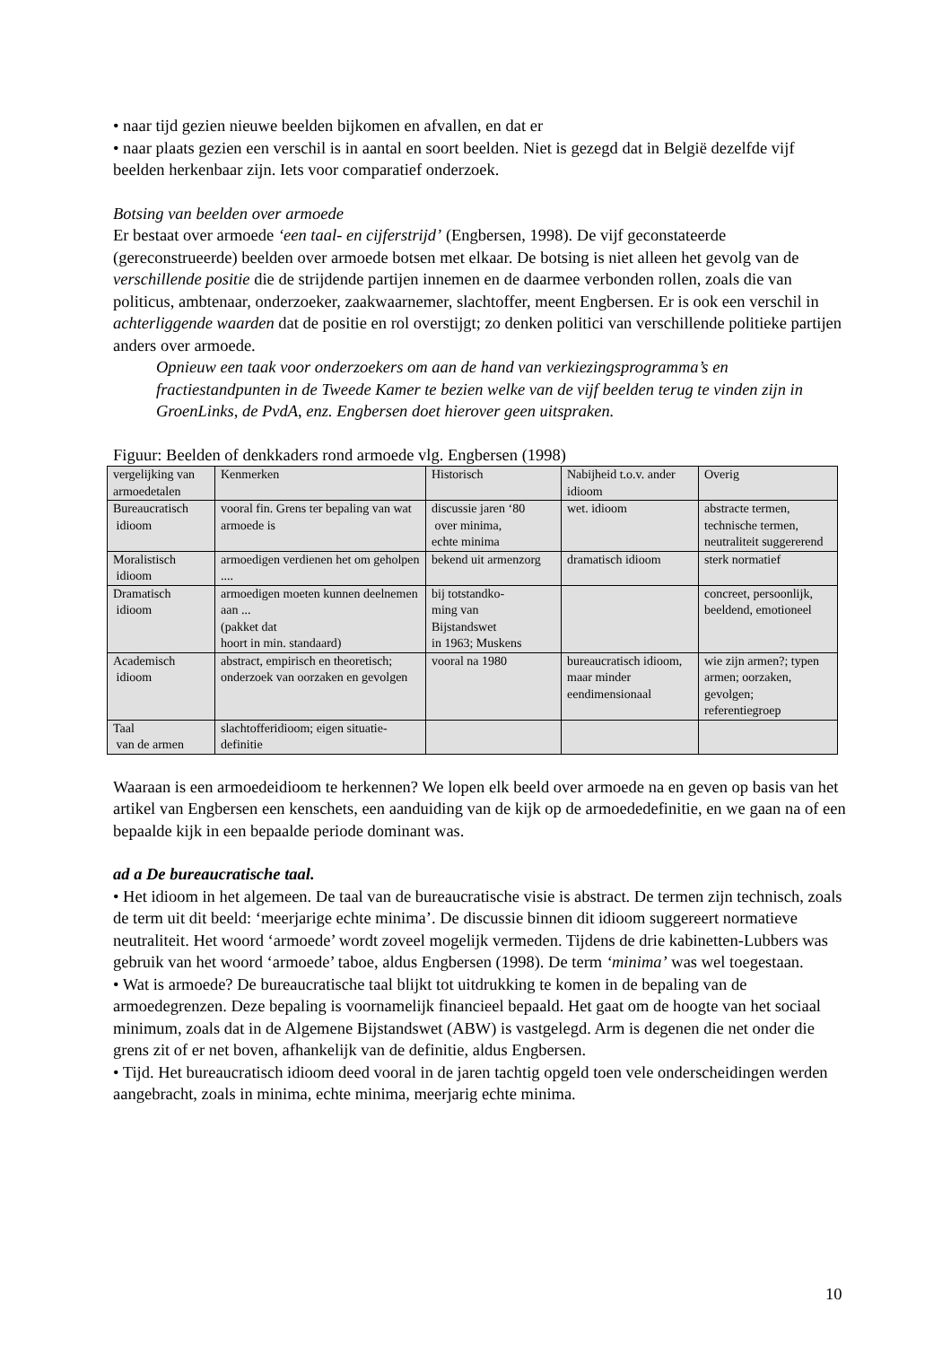• naar tijd gezien nieuwe beelden bijkomen en afvallen, en dat er
• naar plaats gezien een verschil is in aantal en soort beelden. Niet is gezegd dat in België dezelfde vijf beelden herkenbaar zijn. Iets voor comparatief onderzoek.
Botsing van beelden over armoede
Er bestaat over armoede ‘een taal- en cijferstrijd’ (Engbersen, 1998). De vijf geconstateerde (gereconstrueerde) beelden over armoede botsen met elkaar. De botsing is niet alleen het gevolg van de verschillende positie die de strijdende partijen innemen en de daarmee verbonden rollen, zoals die van politicus, ambtenaar, onderzoeker, zaakwaarnemer, slachtoffer, meent Engbersen. Er is ook een verschil in achterliggende waarden dat de positie en rol overstijgt; zo denken politici van verschillende politieke partijen anders over armoede.
Opnieuw een taak voor onderzoekers om aan de hand van verkiezingsprogramma’s en fractiestandpunten in de Tweede Kamer te bezien welke van de vijf beelden terug te vinden zijn in GroenLinks, de PvdA, enz. Engbersen doet hierover geen uitspraken.
Figuur: Beelden of denkkaders rond armoede vlg. Engbersen (1998)
| vergelijking van armoedetalen | Kenmerken | Historisch | Nabijheid t.o.v. ander idioom | Overig |
| Bureaucratisch idioom | vooral fin. Grens ter bepaling van wat armoede is | discussie jaren ‘80 over minima, echte minima | wet. idioom | abstracte termen, technische termen, neutraliteit suggererend |
| Moralistisch idioom | armoedigen verdienen het om geholpen .... | bekend uit armenzorg | dramatisch idioom | sterk normatief |
| Dramatisch idioom | armoedigen moeten kunnen deelnemen aan ... (pakket dat hoort in min. standaard) | bij totstandko- ming van Bijstandswet in 1963; Muskens | | concreet, persoonlijk, beeldend, emotioneel |
| Academisch idioom | abstract, empirisch en theoretisch; onderzoek van oorzaken en gevolgen | vooral na 1980 | bureaucratisch idioom, maar minder eendimensionaal | wie zijn armen?; typen armen; oorzaken, gevolgen; referentiegroep |
| Taal van de armen | slachtofferidioom; eigen situatie-definitie | | | |
Waaraan is een armoedeidioom te herkennen? We lopen elk beeld over armoede na en geven op basis van het artikel van Engbersen een kenschets, een aanduiding van de kijk op de armoededefinitie, en we gaan na of een bepaalde kijk in een bepaalde periode dominant was.
ad a De bureaucratische taal.
• Het idioom in het algemeen. De taal van de bureaucratische visie is abstract. De termen zijn technisch, zoals de term uit dit beeld: ‘meerjarige echte minima’. De discussie binnen dit idioom suggereert normatieve neutraliteit. Het woord ‘armoede’ wordt zoveel mogelijk vermeden. Tijdens de drie kabinetten-Lubbers was gebruik van het woord ‘armoede’ taboe, aldus Engbersen (1998). De term ‘minima’ was wel toegestaan.
• Wat is armoede? De bureaucratische taal blijkt tot uitdrukking te komen in de bepaling van de armoedegrenzen. Deze bepaling is voornamelijk financieel bepaald. Het gaat om de hoogte van het sociaal minimum, zoals dat in de Algemene Bijstandswet (ABW) is vastgelegd. Arm is degenen die net onder die grens zit of er net boven, afhankelijk van de definitie, aldus Engbersen.
• Tijd. Het bureaucratisch idioom deed vooral in de jaren tachtig opgeld toen vele onderscheidingen werden aangebracht, zoals in minima, echte minima, meerjarig echte minima.
10